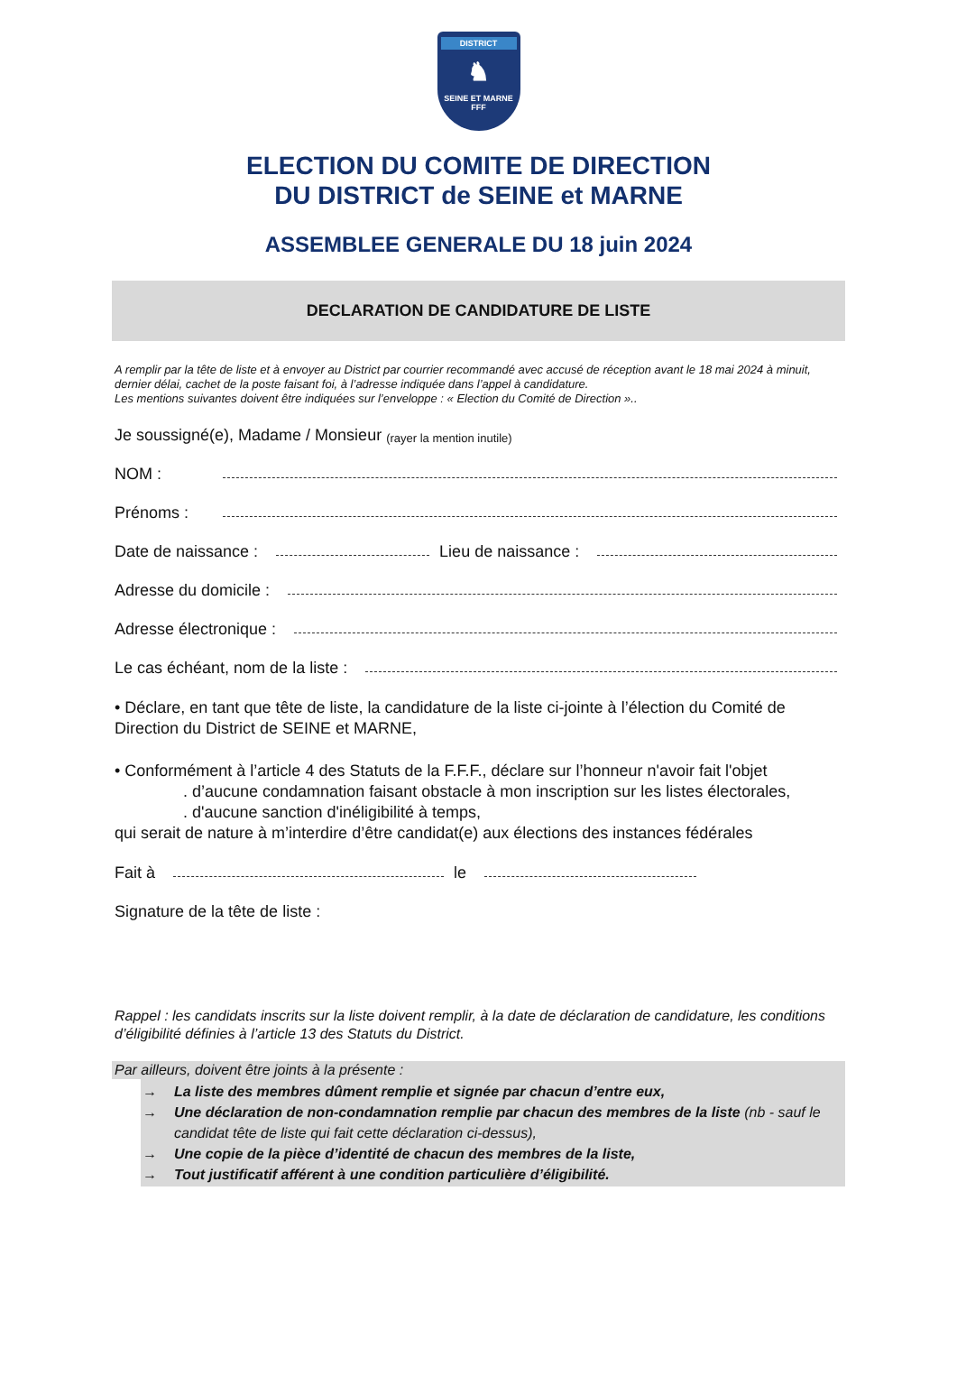DISTRICT
♞
SEINE ET MARNE
FFF
ELECTION DU COMITE DE DIRECTION
DU DISTRICT de SEINE et MARNE
ASSEMBLEE GENERALE DU 18 juin 2024
DECLARATION DE CANDIDATURE DE LISTE
A remplir par la tête de liste et à envoyer au District par courrier recommandé avec accusé de réception avant le 18 mai 2024 à minuit, dernier délai, cachet de la poste faisant foi, à l’adresse indiquée dans l’appel à candidature.
Les mentions suivantes doivent être indiquées sur l’enveloppe : « Election du Comité de Direction »..
Je soussigné(e), Madame / Monsieur (rayer la mention inutile)
NOM :
Prénoms :
Date de naissance : Lieu de naissance :
Adresse du domicile :
Adresse électronique :
Le cas échéant, nom de la liste :
• Déclare, en tant que tête de liste, la candidature de la liste ci-jointe à l’élection du Comité de Direction du District de SEINE et MARNE,
• Conformément à l’article 4 des Statuts de la F.F.F., déclare sur l’honneur n'avoir fait l'objet
. d’aucune condamnation faisant obstacle à mon inscription sur les listes électorales,
. d'aucune sanction d'inéligibilité à temps,
qui serait de nature à m’interdire d’être candidat(e) aux élections des instances fédérales
Fait à le
Signature de la tête de liste :
Rappel : les candidats inscrits sur la liste doivent remplir, à la date de déclaration de candidature, les conditions d’éligibilité définies à l’article 13 des Statuts du District.
Par ailleurs, doivent être joints à la présente :
→ La liste des membres dûment remplie et signée par chacun d’entre eux,
→ Une déclaration de non-condamnation remplie par chacun des membres de la liste (nb - sauf le candidat tête de liste qui fait cette déclaration ci-dessus),
→ Une copie de la pièce d’identité de chacun des membres de la liste,
→ Tout justificatif afférent à une condition particulière d’éligibilité.